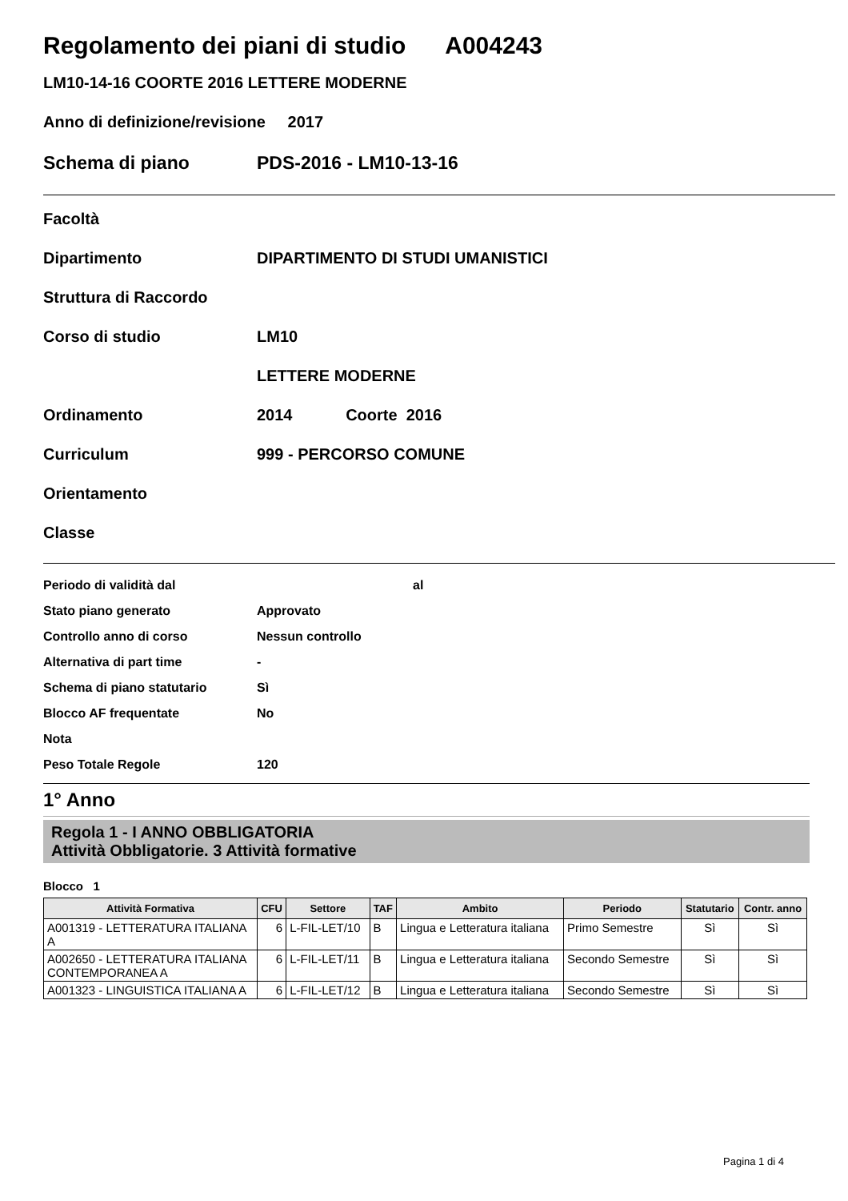Regolamento dei piani di studio A004243
LM10-14-16 COORTE 2016 LETTERE MODERNE
Anno di definizione/revisione 2017
Schema di piano PDS-2016 - LM10-13-16
Facoltà
Dipartimento DIPARTIMENTO DI STUDI UMANISTICI
Struttura di Raccordo
Corso di studio LM10
LETTERE MODERNE
Ordinamento 2014 Coorte 2016
Curriculum 999 - PERCORSO COMUNE
Orientamento
Classe
Periodo di validità dal al
Stato piano generato Approvato
Controllo anno di corso Nessun controllo
Alternativa di part time -
Schema di piano statutario Sì
Blocco AF frequentate No
Nota
Peso Totale Regole 120
1° Anno
Regola 1 - I ANNO OBBLIGATORIA
Attività Obbligatorie. 3 Attività formative
Blocco 1
| Attività Formativa | CFU | Settore | TAF | Ambito | Periodo | Statutario | Contr. anno |
| --- | --- | --- | --- | --- | --- | --- | --- |
| A001319 - LETTERATURA ITALIANA A | 6 | L-FIL-LET/10 | B | Lingua e Letteratura italiana | Primo Semestre | Sì | Sì |
| A002650 - LETTERATURA ITALIANA CONTEMPORANEA A | 6 | L-FIL-LET/11 | B | Lingua e Letteratura italiana | Secondo Semestre | Sì | Sì |
| A001323 - LINGUISTICA ITALIANA A | 6 | L-FIL-LET/12 | B | Lingua e Letteratura italiana | Secondo Semestre | Sì | Sì |
Pagina 1 di 4